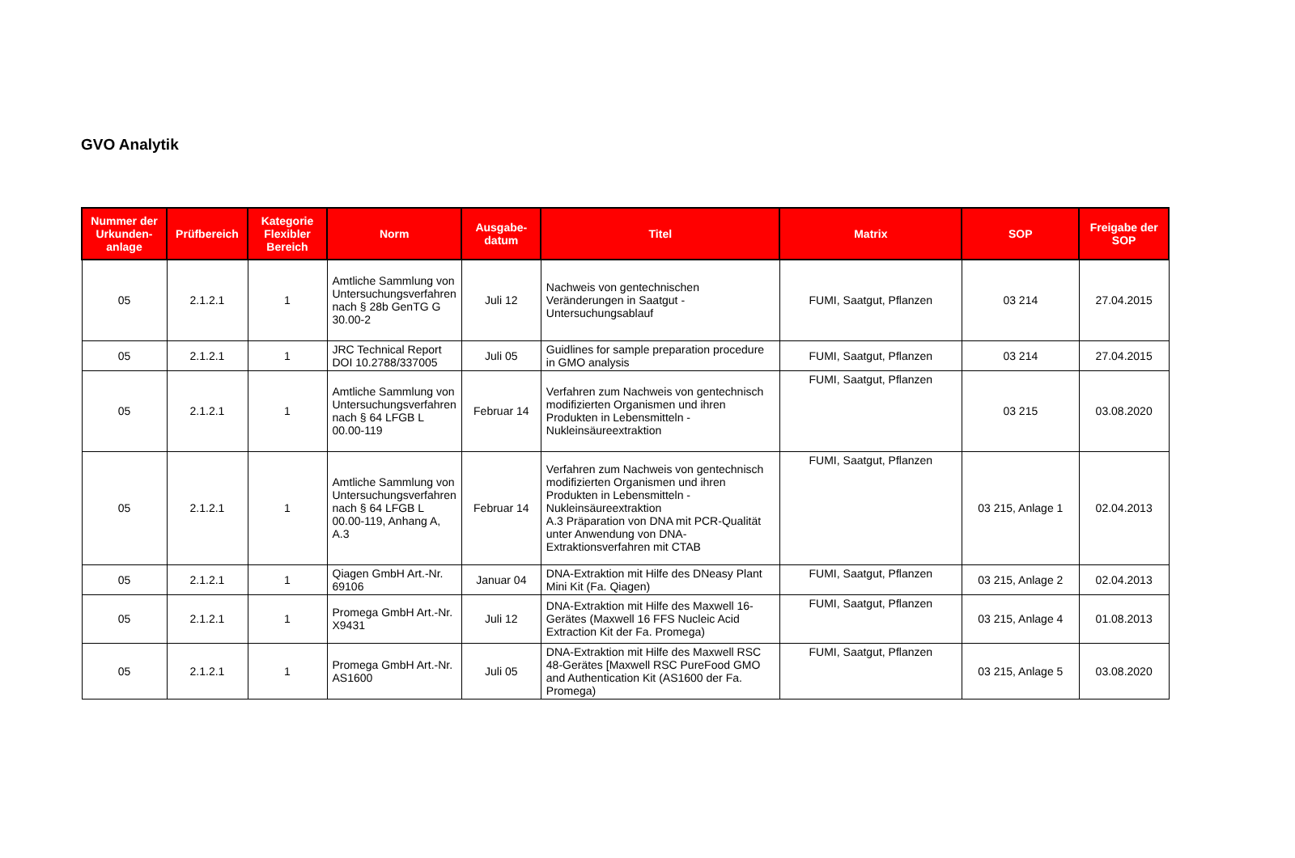GVO Analytik
| Nummer der Urkunden-anlage | Prüfbereich | Kategorie Flexibler Bereich | Norm | Ausgabe-datum | Titel | Matrix | SOP | Freigabe der SOP |
| --- | --- | --- | --- | --- | --- | --- | --- | --- |
| 05 | 2.1.2.1 | 1 | Amtliche Sammlung von Untersuchungsverfahren nach § 28b GenTG G 30.00-2 | Juli 12 | Nachweis von gentechnischen Veränderungen in Saatgut - Untersuchungsablauf | FUMI, Saatgut, Pflanzen | 03 214 | 27.04.2015 |
| 05 | 2.1.2.1 | 1 | JRC Technical Report DOI 10.2788/337005 | Juli 05 | Guidlines for sample preparation procedure in GMO analysis | FUMI, Saatgut, Pflanzen | 03 214 | 27.04.2015 |
| 05 | 2.1.2.1 | 1 | Amtliche Sammlung von Untersuchungsverfahren nach § 64 LFGB L 00.00-119 | Februar 14 | Verfahren zum Nachweis von gentechnisch modifizierten Organismen und ihren Produkten in Lebensmitteln - Nukleinsäureextraktion | FUMI, Saatgut, Pflanzen | 03 215 | 03.08.2020 |
| 05 | 2.1.2.1 | 1 | Amtliche Sammlung von Untersuchungsverfahren nach § 64 LFGB L 00.00-119, Anhang A, A.3 | Februar 14 | Verfahren zum Nachweis von gentechnisch modifizierten Organismen und ihren Produkten in Lebensmitteln - Nukleinsäureextraktion A.3 Präparation von DNA mit PCR-Qualität unter Anwendung von DNA-Extraktionsverfahren mit CTAB | FUMI, Saatgut, Pflanzen | 03 215, Anlage 1 | 02.04.2013 |
| 05 | 2.1.2.1 | 1 | Qiagen GmbH Art.-Nr. 69106 | Januar 04 | DNA-Extraktion mit Hilfe des DNeasy Plant Mini Kit (Fa. Qiagen) | FUMI, Saatgut, Pflanzen | 03 215, Anlage 2 | 02.04.2013 |
| 05 | 2.1.2.1 | 1 | Promega GmbH Art.-Nr. X9431 | Juli 12 | DNA-Extraktion mit Hilfe des Maxwell 16-Gerätes (Maxwell 16 FFS Nucleic Acid Extraction Kit der Fa. Promega) | FUMI, Saatgut, Pflanzen | 03 215, Anlage 4 | 01.08.2013 |
| 05 | 2.1.2.1 | 1 | Promega GmbH Art.-Nr. AS1600 | Juli 05 | DNA-Extraktion mit Hilfe des Maxwell RSC 48-Gerätes [Maxwell RSC PureFood GMO and Authentication Kit (AS1600 der Fa. Promega) | FUMI, Saatgut, Pflanzen | 03 215, Anlage 5 | 03.08.2020 |